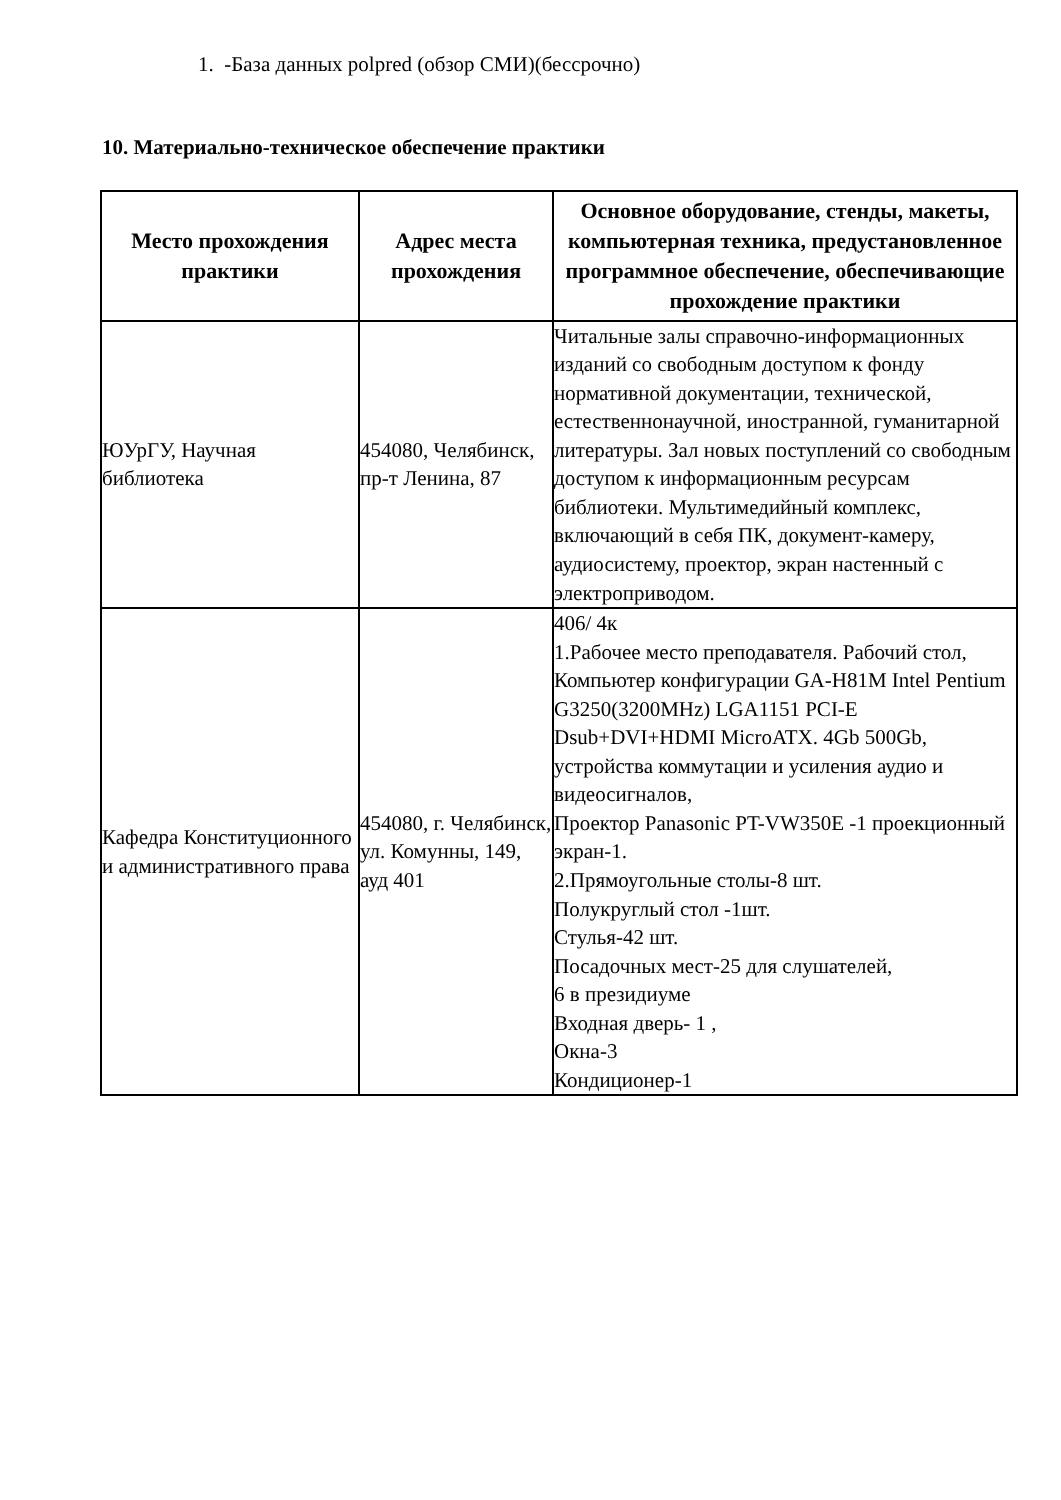1. -База данных polpred (обзор СМИ)(бессрочно)
10. Материально-техническое обеспечение практики
| Место прохождения практики | Адрес места прохождения | Основное оборудование, стенды, макеты, компьютерная техника, предустановленное программное обеспечение, обеспечивающие прохождение практики |
| --- | --- | --- |
| ЮУрГУ, Научная библиотека | 454080, Челябинск, пр-т Ленина, 87 | Читальные залы справочно-информационных изданий со свободным доступом к фонду нормативной документации, технической, естественнонаучной, иностранной, гуманитарной литературы. Зал новых поступлений со свободным доступом к информационным ресурсам библиотеки. Мультимедийный комплекс, включающий в себя ПК, документ-камеру, аудиосистему, проектор, экран настенный с электроприводом. |
| Кафедра Конституционного и административного права | 454080, г. Челябинск, ул. Комунны, 149, ауд 401 | 406/ 4к 1.Рабочее место преподавателя. Рабочий стол, Компьютер конфигурации GA-H81M Intel Pentium G3250(3200MHz) LGA1151 PCI-E Dsub+DVI+HDMI MicroATX. 4Gb 500Gb, устройства коммутации и усиления аудио и видеосигналов, Проектор Panasonic PT-VW350E -1 проекционный экран-1. 2.Прямоугольные столы-8 шт. Полукруглый стол -1шт. Стулья-42 шт. Посадочных мест-25 для слушателей, 6 в президиуме Входная дверь- 1 , Окна-3 Кондиционер-1 |